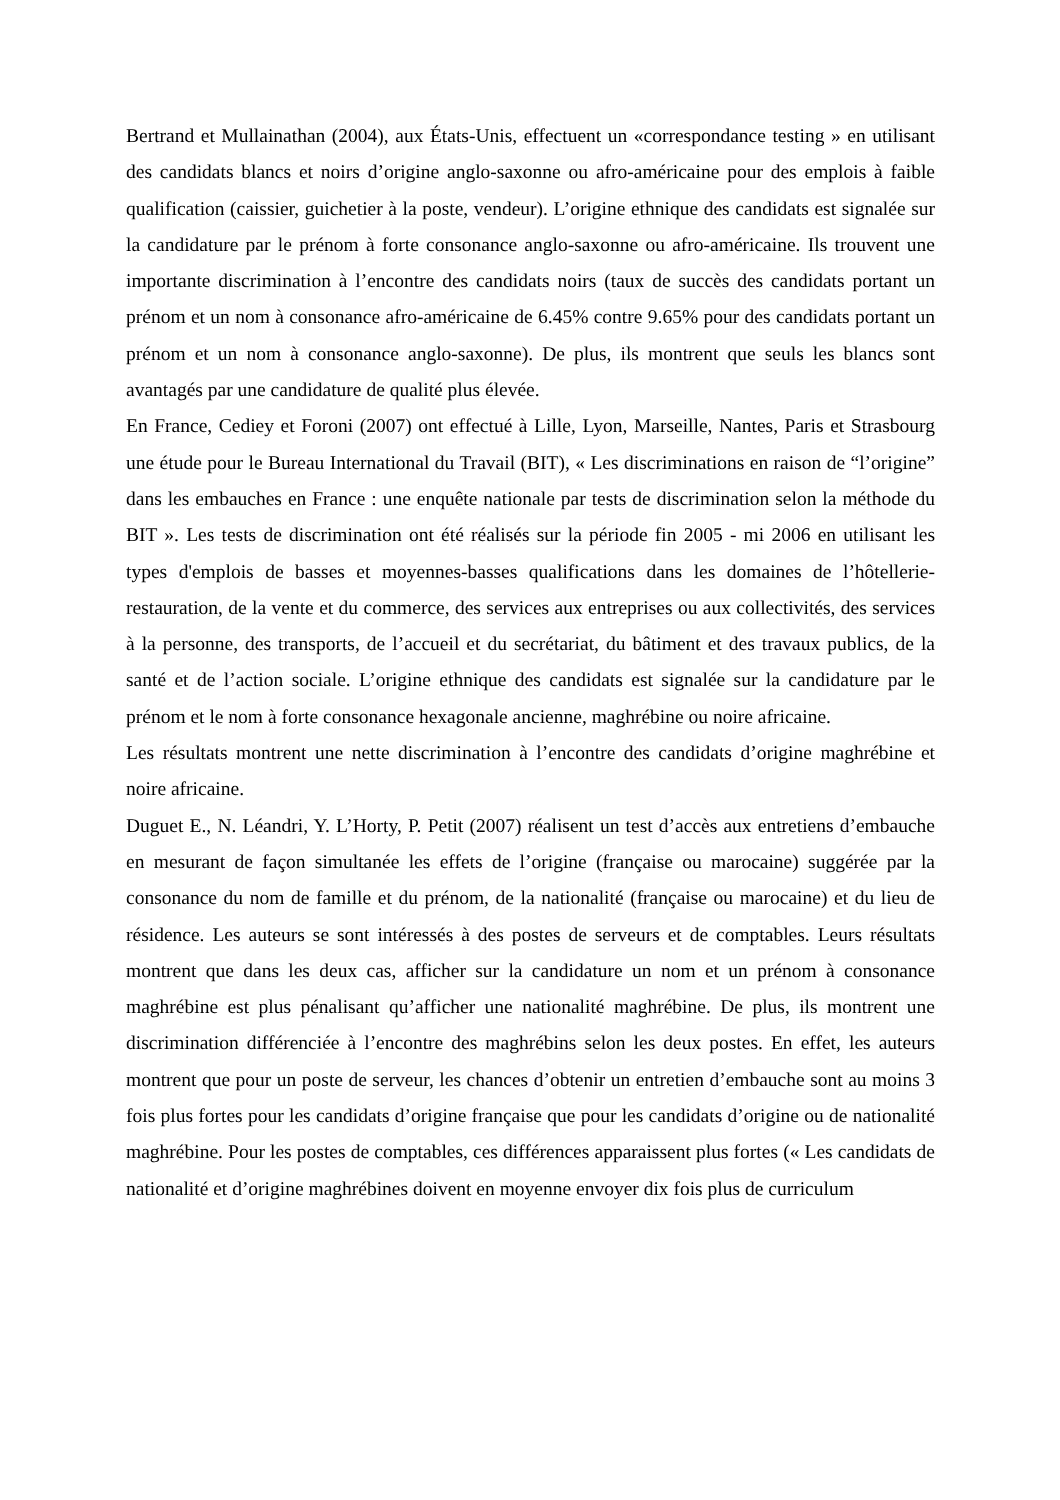Bertrand et Mullainathan (2004), aux États-Unis, effectuent un «correspondance testing » en utilisant des candidats blancs et noirs d’origine anglo-saxonne ou afro-américaine pour des emplois à faible qualification (caissier, guichetier à la poste, vendeur). L’origine ethnique des candidats est signalée sur la candidature par le prénom à forte consonance anglo-saxonne ou afro-américaine. Ils trouvent une importante discrimination à l’encontre des candidats noirs (taux de succès des candidats portant un prénom et un nom à consonance afro-américaine de 6.45% contre 9.65% pour des candidats portant un prénom et un nom à consonance anglo-saxonne). De plus, ils montrent que seuls les blancs sont avantagés par une candidature de qualité plus élevée.
En France, Cediey et Foroni (2007) ont effectué à Lille, Lyon, Marseille, Nantes, Paris et Strasbourg une étude pour le Bureau International du Travail (BIT), « Les discriminations en raison de “l’origine” dans les embauches en France : une enquête nationale par tests de discrimination selon la méthode du BIT ». Les tests de discrimination ont été réalisés sur la période fin 2005 - mi 2006 en utilisant les types d'emplois de basses et moyennes-basses qualifications dans les domaines de l’hôtellerie-restauration, de la vente et du commerce, des services aux entreprises ou aux collectivités, des services à la personne, des transports, de l’accueil et du secrétariat, du bâtiment et des travaux publics, de la santé et de l’action sociale. L’origine ethnique des candidats est signalée sur la candidature par le prénom et le nom à forte consonance hexagonale ancienne, maghrébine ou noire africaine.
Les résultats montrent une nette discrimination à l’encontre des candidats d’origine maghrébine et noire africaine.
Duguet E., N. Léandri, Y. L’Horty, P. Petit (2007) réalisent un test d’accès aux entretiens d’embauche en mesurant de façon simultanée les effets de l’origine (française ou marocaine) suggérée par la consonance du nom de famille et du prénom, de la nationalité (française ou marocaine) et du lieu de résidence. Les auteurs se sont intéressés à des postes de serveurs et de comptables. Leurs résultats montrent que dans les deux cas, afficher sur la candidature un nom et un prénom à consonance maghrébine est plus pénalisant qu’afficher une nationalité maghrébine. De plus, ils montrent une discrimination différenciée à l’encontre des maghrébins selon les deux postes. En effet, les auteurs montrent que pour un poste de serveur, les chances d’obtenir un entretien d’embauche sont au moins 3 fois plus fortes pour les candidats d’origine française que pour les candidats d’origine ou de nationalité maghrébine. Pour les postes de comptables, ces différences apparaissent plus fortes (« Les candidats de nationalité et d’origine maghrébines doivent en moyenne envoyer dix fois plus de curriculum